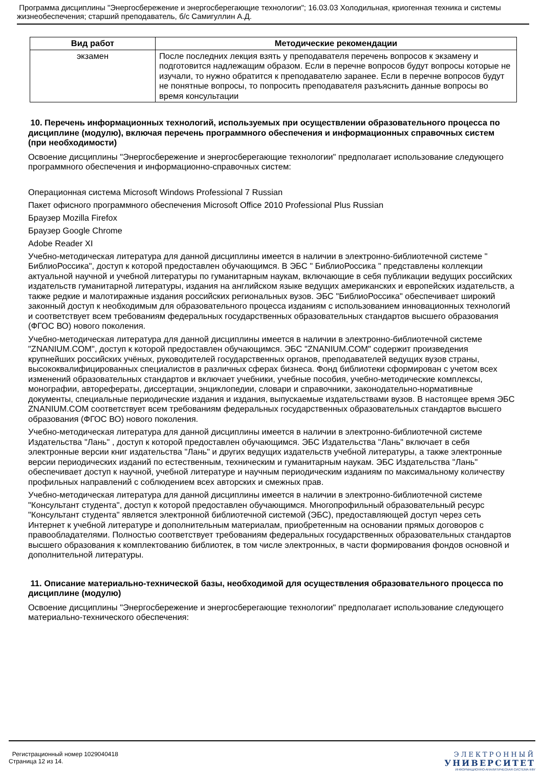Программа дисциплины "Энергосбережение и энергосберегающие технологии"; 16.03.03 Холодильная, криогенная техника и системы жизнеобеспечения; старший преподаватель, б/с Самигуллин А.Д.
| Вид работ | Методические рекомендации |
| --- | --- |
| экзамен | После последних лекция взять у преподавателя перечень вопросов к экзамену и подготовится надлежащим образом. Если в перечне вопросов будут вопросы которые не изучали, то нужно обратится к преподавателю заранее. Если в перечне вопросов будут не понятные вопросы, то попросить преподавателя разъяснить данные вопросы во время консультации |
10. Перечень информационных технологий, используемых при осуществлении образовательного процесса по дисциплине (модулю), включая перечень программного обеспечения и информационных справочных систем (при необходимости)
Освоение дисциплины "Энергосбережение и энергосберегающие технологии" предполагает использование следующего программного обеспечения и информационно-справочных систем:
Операционная система Microsoft Windows Professional 7 Russian
Пакет офисного программного обеспечения Microsoft Office 2010 Professional Plus Russian
Браузер Mozilla Firefox
Браузер Google Chrome
Adobe Reader XI
Учебно-методическая литература для данной дисциплины имеется в наличии в электронно-библиотечной системе " БиблиоРоссика", доступ к которой предоставлен обучающимся. В ЭБС " БиблиоРоссика " представлены коллекции актуальной научной и учебной литературы по гуманитарным наукам, включающие в себя публикации ведущих российских издательств гуманитарной литературы, издания на английском языке ведущих американских и европейских издательств, а также редкие и малотиражные издания российских региональных вузов. ЭБС "БиблиоРоссика" обеспечивает широкий законный доступ к необходимым для образовательного процесса изданиям с использованием инновационных технологий и соответствует всем требованиям федеральных государственных образовательных стандартов высшего образования (ФГОС ВО) нового поколения.
Учебно-методическая литература для данной дисциплины имеется в наличии в электронно-библиотечной системе "ZNANIUM.COM", доступ к которой предоставлен обучающимся. ЭБС "ZNANIUM.COM" содержит произведения крупнейших российских учёных, руководителей государственных органов, преподавателей ведущих вузов страны, высококвалифицированных специалистов в различных сферах бизнеса. Фонд библиотеки сформирован с учетом всех изменений образовательных стандартов и включает учебники, учебные пособия, учебно-методические комплексы, монографии, авторефераты, диссертации, энциклопедии, словари и справочники, законодательно-нормативные документы, специальные периодические издания и издания, выпускаемые издательствами вузов. В настоящее время ЭБС ZNANIUM.COM соответствует всем требованиям федеральных государственных образовательных стандартов высшего образования (ФГОС ВО) нового поколения.
Учебно-методическая литература для данной дисциплины имеется в наличии в электронно-библиотечной системе Издательства "Лань" , доступ к которой предоставлен обучающимся. ЭБС Издательства "Лань" включает в себя электронные версии книг издательства "Лань" и других ведущих издательств учебной литературы, а также электронные версии периодических изданий по естественным, техническим и гуманитарным наукам. ЭБС Издательства "Лань" обеспечивает доступ к научной, учебной литературе и научным периодическим изданиям по максимальному количеству профильных направлений с соблюдением всех авторских и смежных прав.
Учебно-методическая литература для данной дисциплины имеется в наличии в электронно-библиотечной системе "Консультант студента", доступ к которой предоставлен обучающимся. Многопрофильный образовательный ресурс "Консультант студента" является электронной библиотечной системой (ЭБС), предоставляющей доступ через сеть Интернет к учебной литературе и дополнительным материалам, приобретенным на основании прямых договоров с правообладателями. Полностью соответствует требованиям федеральных государственных образовательных стандартов высшего образования к комплектованию библиотек, в том числе электронных, в части формирования фондов основной и дополнительной литературы.
11. Описание материально-технической базы, необходимой для осуществления образовательного процесса по дисциплине (модулю)
Освоение дисциплины "Энергосбережение и энергосберегающие технологии" предполагает использование следующего материально-технического обеспечения:
Регистрационный номер 1029040418
Страница 12 из 14.
ЭЛЕКТРОННЫЙ
УНИВЕРСИТЕТ
ИНФОРМАЦИОННО-АНАЛИТИЧЕСКАЯ СИСТЕМА КФУ